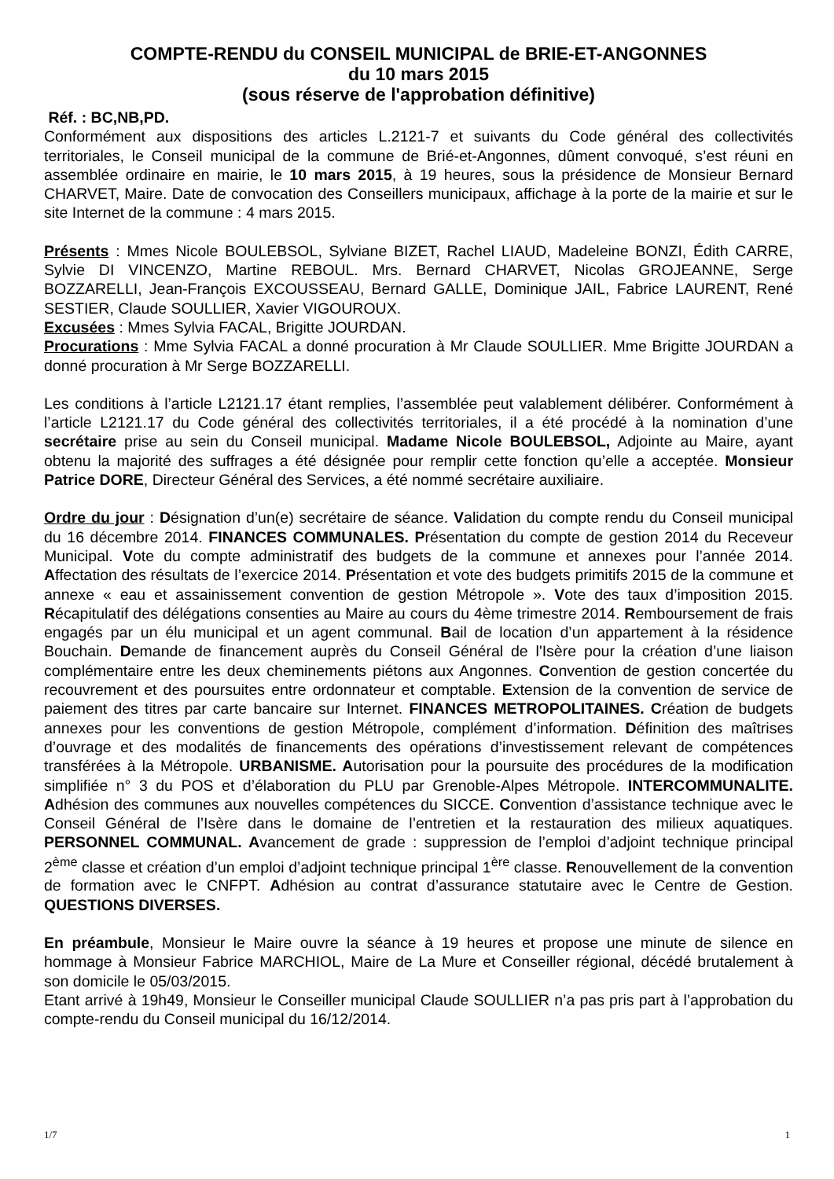COMPTE-RENDU du CONSEIL MUNICIPAL de BRIE-ET-ANGONNES
du 10 mars 2015
(sous réserve de l'approbation définitive)
Réf. : BC,NB,PD.
Conformément aux dispositions des articles L.2121-7 et suivants du Code général des collectivités territoriales, le Conseil municipal de la commune de Brié-et-Angonnes, dûment convoqué, s’est réuni en assemblée ordinaire en mairie, le 10 mars 2015, à 19 heures, sous la présidence de Monsieur Bernard CHARVET, Maire. Date de convocation des Conseillers municipaux, affichage à la porte de la mairie et sur le site Internet de la commune : 4 mars 2015.
Présents : Mmes Nicole BOULEBSOL, Sylviane BIZET, Rachel LIAUD, Madeleine BONZI, Édith CARRE, Sylvie DI VINCENZO, Martine REBOUL. Mrs. Bernard CHARVET, Nicolas GROJEANNE, Serge BOZZARELLI, Jean-François EXCOUSSEAU, Bernard GALLE, Dominique JAIL, Fabrice LAURENT, René SESTIER, Claude SOULLIER, Xavier VIGOUROUX.
Excusées : Mmes Sylvia FACAL, Brigitte JOURDAN.
Procurations : Mme Sylvia FACAL a donné procuration à Mr Claude SOULLIER. Mme Brigitte JOURDAN a donné procuration à Mr Serge BOZZARELLI.
Les conditions à l’article L2121.17 étant remplies, l’assemblée peut valablement délibérer. Conformément à l’article L2121.17 du Code général des collectivités territoriales, il a été procédé à la nomination d’une secrétaire prise au sein du Conseil municipal. Madame Nicole BOULEBSOL, Adjointe au Maire, ayant obtenu la majorité des suffrages a été désignée pour remplir cette fonction qu’elle a acceptée. Monsieur Patrice DORE, Directeur Général des Services, a été nommé secrétaire auxiliaire.
Ordre du jour : Désignation d’un(e) secrétaire de séance. Validation du compte rendu du Conseil municipal du 16 décembre 2014. FINANCES COMMUNALES. Présentation du compte de gestion 2014 du Receveur Municipal. Vote du compte administratif des budgets de la commune et annexes pour l’année 2014. Affectation des résultats de l’exercice 2014. Présentation et vote des budgets primitifs 2015 de la commune et annexe « eau et assainissement convention de gestion Métropole ». Vote des taux d’imposition 2015. Récapitulatif des délégations consenties au Maire au cours du 4ème trimestre 2014. Remboursement de frais engagés par un élu municipal et un agent communal. Bail de location d’un appartement à la résidence Bouchain. Demande de financement auprès du Conseil Général de l'Isère pour la création d’une liaison complémentaire entre les deux cheminements piétons aux Angonnes. Convention de gestion concertée du recouvrement et des poursuites entre ordonnateur et comptable. Extension de la convention de service de paiement des titres par carte bancaire sur Internet. FINANCES METROPOLITAINES. Création de budgets annexes pour les conventions de gestion Métropole, complément d’information. Définition des maîtrises d’ouvrage et des modalités de financements des opérations d’investissement relevant de compétences transférées à la Métropole. URBANISME. Autorisation pour la poursuite des procédures de la modification simplifiée n° 3 du POS et d’élaboration du PLU par Grenoble-Alpes Métropole. INTERCOMMUNALITE. Adhésion des communes aux nouvelles compétences du SICCE. Convention d’assistance technique avec le Conseil Général de l’Isère dans le domaine de l’entretien et la restauration des milieux aquatiques. PERSONNEL COMMUNAL. Avancement de grade : suppression de l’emploi d’adjoint technique principal 2<sup>ème</sup> classe et création d’un emploi d’adjoint technique principal 1<sup>ère</sup> classe. Renouvellement de la convention de formation avec le CNFPT. Adhésion au contrat d’assurance statutaire avec le Centre de Gestion. QUESTIONS DIVERSES.
En préambule, Monsieur le Maire ouvre la séance à 19 heures et propose une minute de silence en hommage à Monsieur Fabrice MARCHIOL, Maire de La Mure et Conseiller régional, décédé brutalement à son domicile le 05/03/2015.
Etant arrivé à 19h49, Monsieur le Conseiller municipal Claude SOULLIER n’a pas pris part à l’approbation du compte-rendu du Conseil municipal du 16/12/2014.
1/7 1